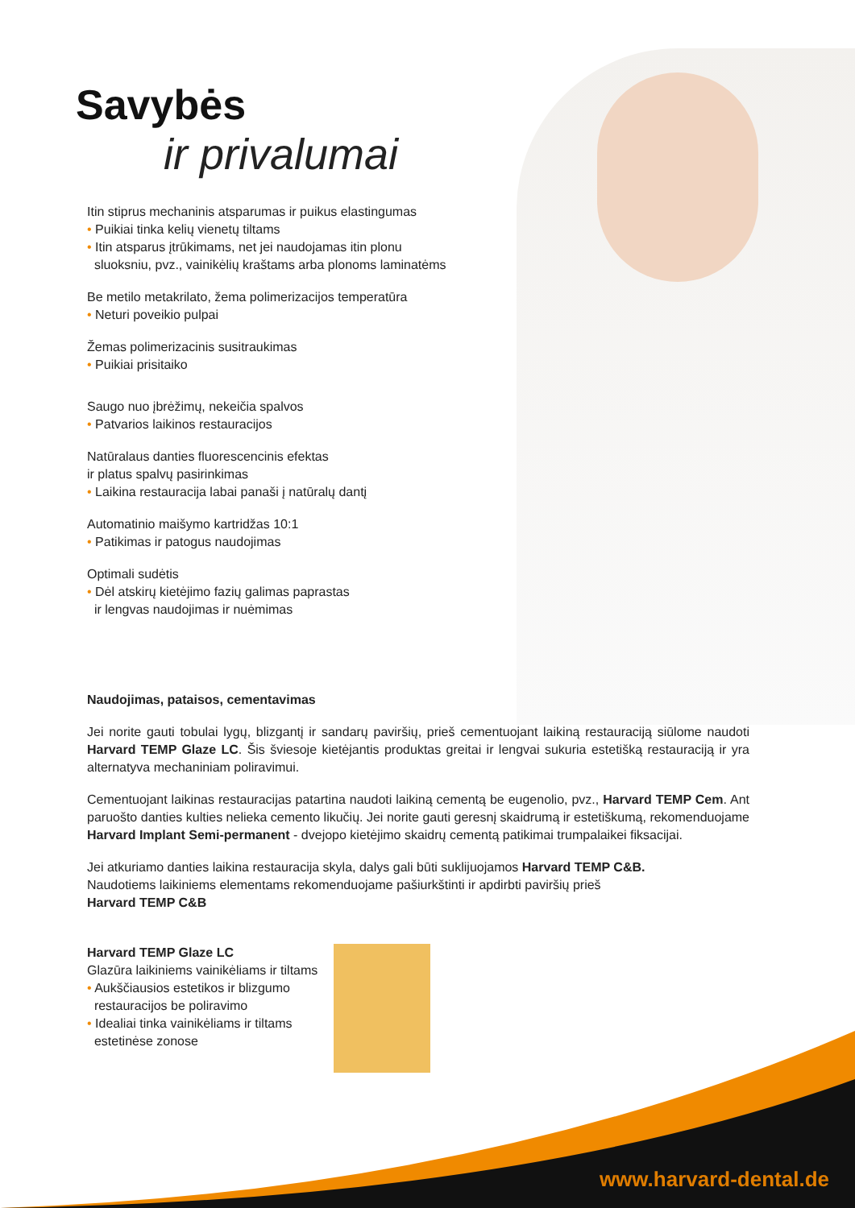Savybės
ir privalumai
Itin stiprus mechaninis atsparumas ir puikus elastingumas
• Puikiai tinka kelių vienetų tiltams
• Itin atsparus įtrūkimams, net jei naudojamas itin plonu
sluoksniu, pvz., vainikėlių kraštams arba plonoms laminatėms
Be metilo metakrilato, žema polimerizacijos temperatūra
• Neturi poveikio pulpai
Žemas polimerizacinis susitraukimas
• Puikiai prisitaiko
Saugo nuo įbrėžimų, nekeičia spalvos
• Patvarios laikinos restauracijos
Natūralaus danties fluorescencinis efektas
ir platus spalvų pasirinkimas
• Laikina restauracija labai panaši į natūralų dantį
Automatinio maišymo kartridžas 10:1
• Patikimas ir patogus naudojimas
Optimali sudėtis
• Dėl atskirų kietėjimo fazių galimas paprastas
ir lengvas naudojimas ir nuėmimas
Naudojimas, pataisos, cementavimas
Jei norite gauti tobulai lygų, blizgantį ir sandarų paviršių, prieš cementuojant laikiną restauraciją siūlome naudoti Harvard TEMP Glaze LC. Šis šviesoje kietėjantis produktas greitai ir lengvai sukuria estetišką restauraciją ir yra alternatyva mechaniniam poliravimui.
Cementuojant laikinas restauracijas patartina naudoti laikiną cementą be eugenolio, pvz., Harvard TEMP Cem. Ant paruošto danties kulties nelieka cemento likučių. Jei norite gauti geresnį skaidrumą ir estetiškumą, rekomenduojame Harvard Implant Semi-permanent - dvejopo kietėjimo skaidrų cementą patikimai trumpalaikei fiksacijai.
Jei atkuriamo danties laikina restauracija skyla, dalys gali būti suklijuojamos Harvard TEMP C&B.
Naudotiems laikiniems elementams rekomenduojame pašiurkštinti ir apdirbti paviršių prieš
Harvard TEMP C&B
Harvard TEMP Glaze LC
Glazūra laikiniems vainikėliams ir tiltams
• Aukščiausios estetikos ir blizgumo
restauracijos be poliravimo
• Idealiai tinka vainikėliams ir tiltams
estetinėse zonose
www.harvard-dental.de